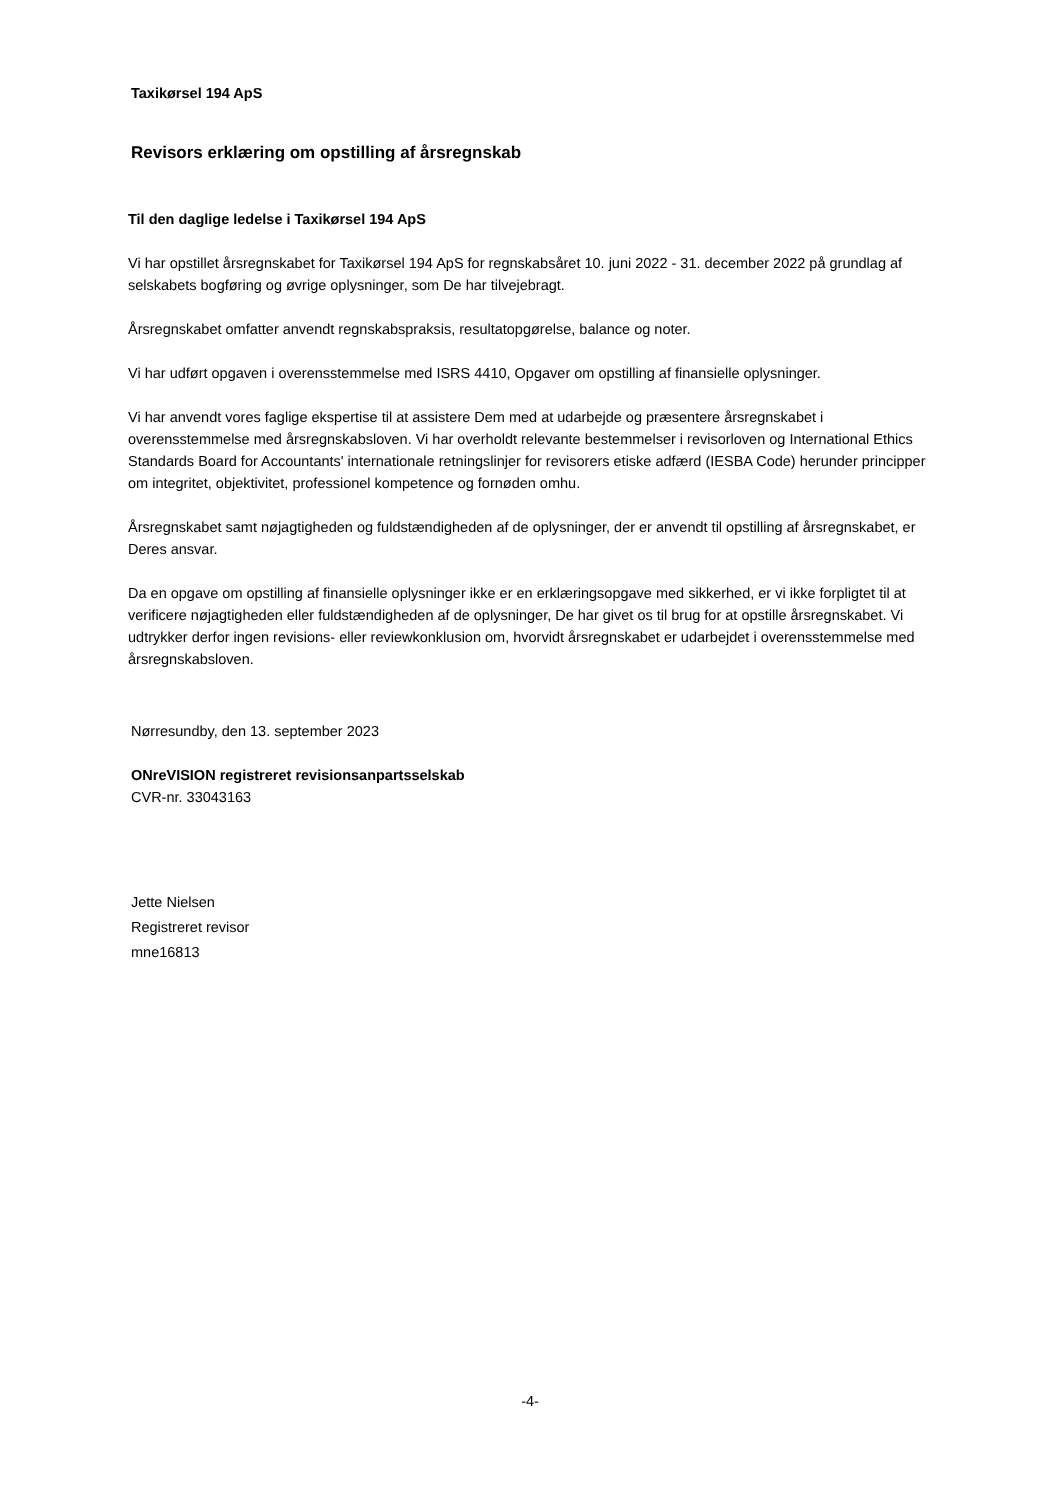Taxikørsel 194 ApS
Revisors erklæring om opstilling af årsregnskab
Til den daglige ledelse i Taxikørsel 194 ApS
Vi har opstillet årsregnskabet for Taxikørsel 194 ApS for regnskabsåret 10. juni 2022 - 31. december 2022 på grundlag af selskabets bogføring og øvrige oplysninger, som De har tilvejebragt.
Årsregnskabet omfatter anvendt regnskabspraksis, resultatopgørelse, balance og noter.
Vi har udført opgaven i overensstemmelse med ISRS 4410, Opgaver om opstilling af finansielle oplysninger.
Vi har anvendt vores faglige ekspertise til at assistere Dem med at udarbejde og præsentere årsregnskabet i overensstemmelse med årsregnskabsloven. Vi har overholdt relevante bestemmelser i revisorloven og International Ethics Standards Board for Accountants' internationale retningslinjer for revisorers etiske adfærd (IESBA Code) herunder principper om integritet, objektivitet, professionel kompetence og fornøden omhu.
Årsregnskabet samt nøjagtigheden og fuldstændigheden af de oplysninger, der er anvendt til opstilling af årsregnskabet, er Deres ansvar.
Da en opgave om opstilling af finansielle oplysninger ikke er en erklæringsopgave med sikkerhed, er vi ikke forpligtet til at verificere nøjagtigheden eller fuldstændigheden af de oplysninger, De har givet os til brug for at opstille årsregnskabet. Vi udtrykker derfor ingen revisions- eller reviewkonklusion om, hvorvidt årsregnskabet er udarbejdet i overensstemmelse med årsregnskabsloven.
Nørresundby, den 13. september 2023
ONreVISION registreret revisionsanpartsselskab
CVR-nr. 33043163
Jette Nielsen
Registreret revisor
mne16813
-4-